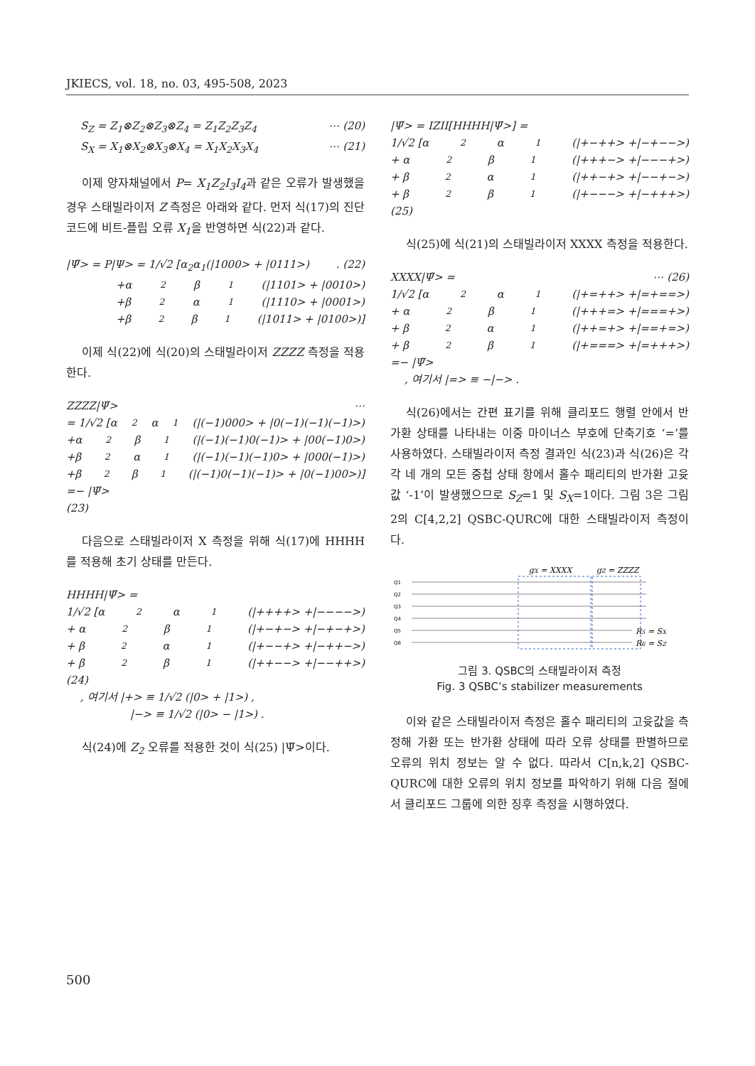JKIECS, vol. 18, no. 03, 495-508, 2023
S<sub>Z</sub> = Z<sub>1</sub>⊗Z<sub>2</sub>⊗Z<sub>3</sub>⊗Z<sub>4</sub> = Z<sub>1</sub>Z<sub>2</sub>Z<sub>3</sub>Z<sub>4</sub> ⋯ (20)
S<sub>X</sub> = X<sub>1</sub>⊗X<sub>2</sub>⊗X<sub>3</sub>⊗X<sub>4</sub> = X<sub>1</sub>X<sub>2</sub>X<sub>3</sub>X<sub>4</sub> ⋯ (21)
이제 양자채널에서 P= X<sub>1</sub>Z<sub>2</sub>I<sub>3</sub>I<sub>4</sub>과 같은 오류가 발생했을 경우 스태빌라이저 Z 측정은 아래와 같다. 먼저 식(17)의 진단 코드에 비트-플립 오류 X<sub>1</sub>을 반영하면 식(22)과 같다.
|Ψ̃> = P|Ψ> = 1/√2 [α<sub>2</sub>α<sub>1</sub>(|1000> + |0111>). (22)
+α<sub>2</sub>β<sub>1</sub>(|1101> + |0010>)
+β<sub>2</sub>α<sub>1</sub>(|1110> + |0001>)
+β<sub>2</sub>β<sub>1</sub>(|1011> + |0100>)]
이제 식(22)에 식(20)의 스태빌라이저 ZZZZ 측정을 적용한다.
ZZZZ|Ψ̃> ⋯
= 1/√2 [α<sub>2</sub>α<sub>1</sub>(|(−1)000> + |0(−1)(−1)(−1)>)
+α<sub>2</sub>β<sub>1</sub>(|(−1)(−1)0(−1)> + |00(−1)0>)
+β<sub>2</sub>α<sub>1</sub>(|(−1)(−1)(−1)0> + |000(−1)>)
+β<sub>2</sub>β<sub>1</sub>(|(−1)0(−1)(−1)> + |0(−1)00>)]
=− |Ψ̃>
(23)
다음으로 스태빌라이저 X 측정을 위해 식(17)에 HHHH를 적용해 초기 상태를 만든다.
HHHH|Ψ̄> =
1/√2 [α<sub>2</sub>α<sub>1</sub>(|++++> +|−−−−>)
+ α<sub>2</sub>β<sub>1</sub>(|+−+−> +|−+−+>)
+ β<sub>2</sub>α<sub>1</sub>(|+−−+> +|−++−>)
+ β<sub>2</sub>β<sub>1</sub>(|++−−> +|−−++>)
(24)
, 여기서 |+> ≡ 1/√2 (|0> + |1>) ,
|−> ≡ 1/√2 (|0> − |1>) .
식(24)에 Z<sub>2</sub> 오류를 적용한 것이 식(25) |Ψ̃>이다.
|Ψ̃> = IZII[HHHH|Ψ̄>] =
1/√2 [α<sub>2</sub>α<sub>1</sub>(|+−++> +|−+−−>)
+ α<sub>2</sub>β<sub>1</sub>(|+++−> +|−−−+>)
+ β<sub>2</sub>α<sub>1</sub>(|++−+> +|−−+−>)
+ β<sub>2</sub>β<sub>1</sub>(|+−−−> +|−+++>)
(25)
식(25)에 식(21)의 스태빌라이저 XXXX 측정을 적용한다.
XXXX|Ψ̃> = ⋯ (26)
1/√2 [α<sub>2</sub>α<sub>1</sub>(|+=++> +|=+==>)
+ α<sub>2</sub>β<sub>1</sub>(|+++=> +|===+>)
+ β<sub>2</sub>α<sub>1</sub>(|++=+> +|==+=>)
+ β<sub>2</sub>β<sub>1</sub>(|+===> +|=+++>)
=− |Ψ̃>
, 여기서 |=> ≡ −|−> .
식(26)에서는 간편 표기를 위해 클리포드 행렬 안에서 반가환 상태를 나타내는 이중 마이너스 부호에 단축기호 ‘=’를 사용하였다. 스태빌라이저 측정 결과인 식(23)과 식(26)은 각각 네 개의 모든 중첩 상태 항에서 홀수 패리티의 반가환 고윳값 ‘-1’이 발생했으므로 S<sub>Z</sub>=1 및 S<sub>X</sub>=1이다. 그림 3은 그림 2의 C[4,2,2] QSBC-QURC에 대한 스태빌라이저 측정이다.
gX = XXXX
gZ = ZZZZ
Q1
Q2
Q3
Q4
Q5
Q6
R5 = SX
R6 = SZ
그림 3. QSBC의 스태빌라이저 측정
Fig. 3 QSBC’s stabilizer measurements
이와 같은 스태빌라이저 측정은 홀수 패리티의 고윳값을 측정해 가환 또는 반가환 상태에 따라 오류 상태를 판별하므로 오류의 위치 정보는 알 수 없다. 따라서 C[n,k,2] QSBC-QURC에 대한 오류의 위치 정보를 파악하기 위해 다음 절에서 클리포드 그룹에 의한 징후 측정을 시행하였다.
500